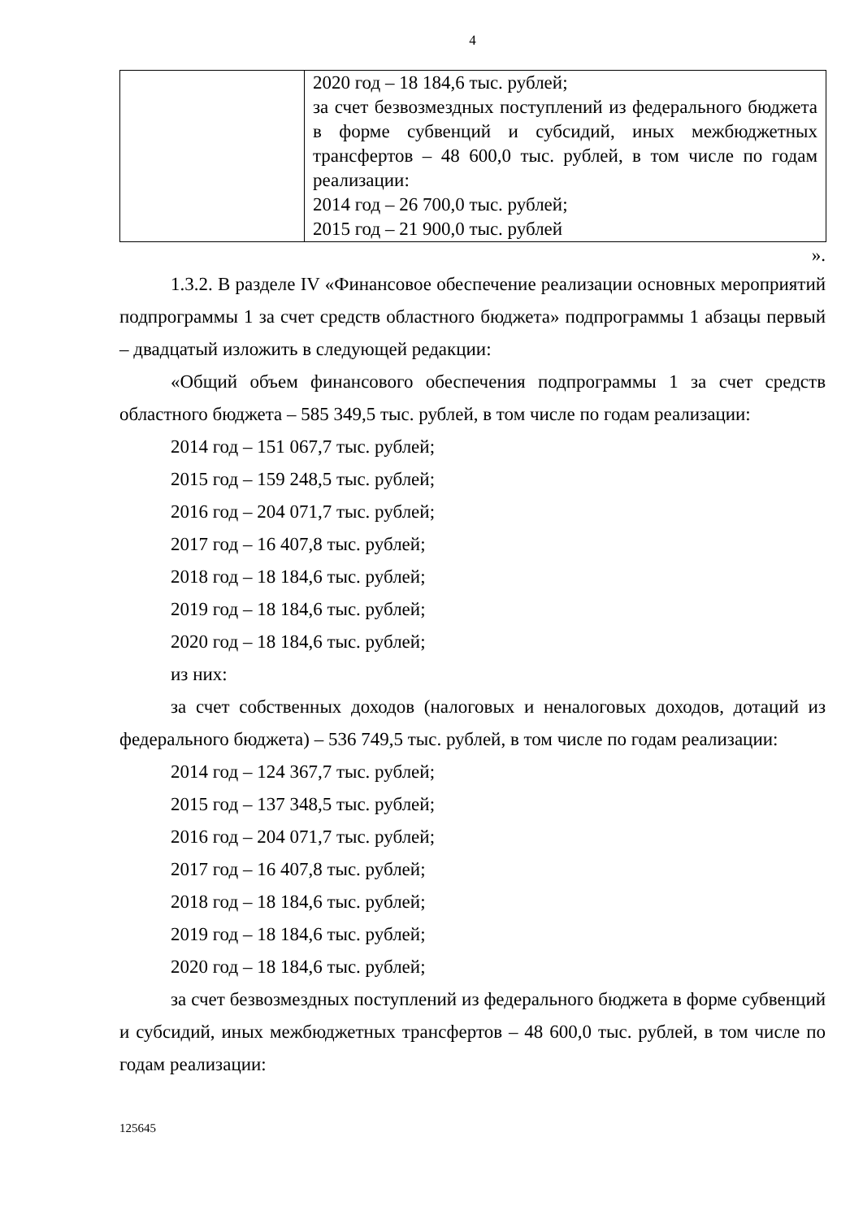4
| | 2020 год – 18 184,6 тыс. рублей; за счет безвозмездных поступлений из федерального бюджета в форме субвенций и субсидий, иных межбюджетных трансфертов – 48 600,0 тыс. рублей, в том числе по годам реализации: 2014 год – 26 700,0 тыс. рублей; 2015 год – 21 900,0 тыс. рублей |
».
1.3.2. В разделе IV «Финансовое обеспечение реализации основных мероприятий подпрограммы 1 за счет средств областного бюджета» подпрограммы 1 абзацы первый – двадцатый изложить в следующей редакции:
«Общий объем финансового обеспечения подпрограммы 1 за счет средств областного бюджета – 585 349,5 тыс. рублей, в том числе по годам реализации:
2014 год – 151 067,7 тыс. рублей;
2015 год – 159 248,5 тыс. рублей;
2016 год – 204 071,7 тыс. рублей;
2017 год – 16 407,8 тыс. рублей;
2018 год – 18 184,6 тыс. рублей;
2019 год – 18 184,6 тыс. рублей;
2020 год – 18 184,6 тыс. рублей;
из них:
за счет собственных доходов (налоговых и неналоговых доходов, дотаций из федерального бюджета) – 536 749,5 тыс. рублей, в том числе по годам реализации:
2014 год – 124 367,7 тыс. рублей;
2015 год – 137 348,5 тыс. рублей;
2016 год – 204 071,7 тыс. рублей;
2017 год – 16 407,8 тыс. рублей;
2018 год – 18 184,6 тыс. рублей;
2019 год – 18 184,6 тыс. рублей;
2020 год – 18 184,6 тыс. рублей;
за счет безвозмездных поступлений из федерального бюджета в форме субвенций и субсидий, иных межбюджетных трансфертов – 48 600,0 тыс. рублей, в том числе по годам реализации:
125645